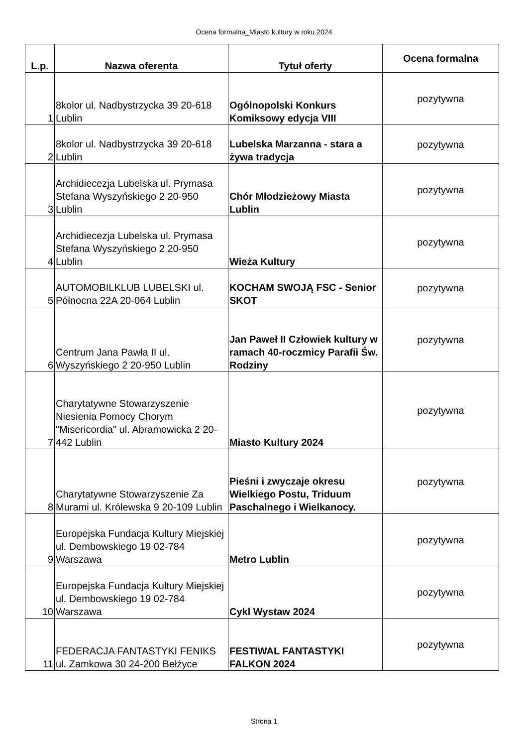Ocena formalna_Miasto kultury w roku 2024
| L.p. | Nazwa oferenta | Tytuł oferty | Ocena formalna |
| --- | --- | --- | --- |
| 1 | 8kolor ul. Nadbystrzycka 39 20-618 Lublin | Ogólnopolski Konkurs Komiksowy edycja VIII | pozytywna |
| 2 | 8kolor ul. Nadbystrzycka 39 20-618 Lublin | Lubelska Marzanna - stara a żywa tradycja | pozytywna |
| 3 | Archidiecezja Lubelska ul. Prymasa Stefana Wyszyńskiego 2 20-950 Lublin | Chór Młodzieżowy Miasta Lublin | pozytywna |
| 4 | Archidiecezja Lubelska ul. Prymasa Stefana Wyszyńskiego 2 20-950 Lublin | Wieża Kultury | pozytywna |
| 5 | AUTOMOBILKLUB LUBELSKI ul. Północna 22A 20-064 Lublin | KOCHAM SWOJĄ FSC - Senior SKOT | pozytywna |
| 6 | Centrum Jana Pawła II ul. Wyszyńskiego 2 20-950 Lublin | Jan Paweł II Człowiek kultury w ramach 40-roczmicy Parafii Św. Rodziny | pozytywna |
| 7 | Charytatywne Stowarzyszenie Niesienia Pomocy Chorym "Misericordia" ul. Abramowicka 2 20-442 Lublin | Miasto Kultury 2024 | pozytywna |
| 8 | Charytatywne Stowarzyszenie Za Murami ul. Królewska 9 20-109 Lublin | Pieśni i zwyczaje okresu Wielkiego Postu, Triduum Paschalnego i Wielkanocy. | pozytywna |
| 9 | Europejska Fundacja Kultury Miejskiej ul. Dembowskiego 19 02-784 Warszawa | Metro Lublin | pozytywna |
| 10 | Europejska Fundacja Kultury Miejskiej ul. Dembowskiego 19 02-784 Warszawa | Cykl Wystaw 2024 | pozytywna |
| 11 | FEDERACJA FANTASTYKI FENIKS ul. Zamkowa 30 24-200 Bełżyce | FESTIWAL FANTASTYKI FALKON 2024 | pozytywna |
Strona 1